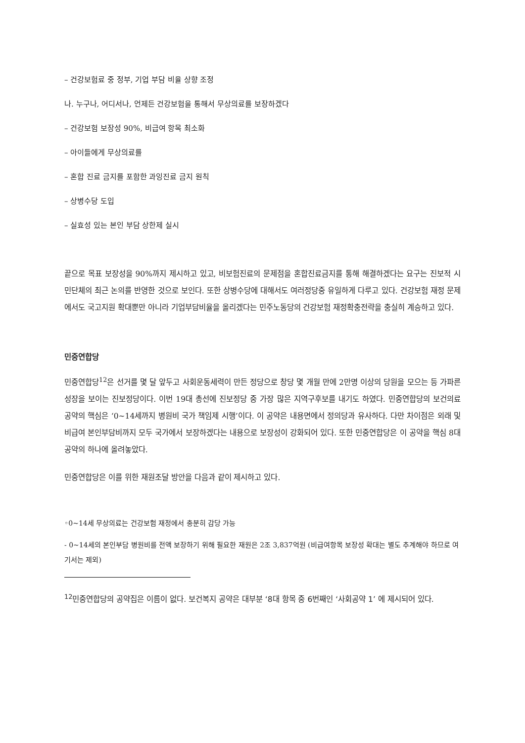– 건강보험료 중 정부, 기업 부담 비율 상향 조정
나. 누구나, 어디서나, 언제든 건강보험을 통해서 무상의료를 보장하겠다
– 건강보험 보장성 90%, 비급여 항목 최소화
– 아이들에게 무상의료를
– 혼합 진료 금지를 포함한 과잉진료 금지 원칙
– 상병수당 도입
– 실효성 있는 본인 부담 상한제 실시
끝으로 목표 보장성을 90%까지 제시하고 있고, 비보험진료의 문제점을 혼합진료금지를 통해 해결하겠다는 요구는 진보적 시민단체의 최근 논의를 반영한 것으로 보인다. 또한 상병수당에 대해서도 여러정당중 유일하게 다루고 있다. 건강보험 재정 문제에서도 국고지원 확대뿐만 아니라 기업부담비율을 올리겠다는 민주노동당의 건강보험 재정확충전략을 충실히 계승하고 있다.
민중연합당
민중연합당<sup>12</sup>은 선거를 몇 달 앞두고 사회운동세력이 만든 정당으로 창당 몇 개월 만에 2만명 이상의 당원을 모으는 등 가파른 성장을 보이는 진보정당이다. 이번 19대 총선에 진보정당 중 가장 많은 지역구후보를 내기도 하였다. 민중연합당의 보건의료 공약의 핵심은 ‘0~14세까지 병원비 국가 책임제 시행’이다. 이 공약은 내용면에서 정의당과 유사하다. 다만 차이점은 외래 및 비급여 본인부담비까지 모두 국가에서 보장하겠다는 내용으로 보장성이 강화되어 있다. 또한 민중연합당은 이 공약을 핵심 8대 공약의 하나에 올려놓았다.
민중연합당은 이를 위한 재원조달 방안을 다음과 같이 제시하고 있다.
◦0~14세 무상의료는 건강보험 재정에서 충분히 감당 가능
- 0~14세의 본인부담 병원비를 전액 보장하기 위해 필요한 재원은 2조 3,837억원 (비급여항목 보장성 확대는 별도 추계해야 하므로 여기서는 제외)
<sup>12</sup> 민중연합당의 공약집은 이름이 없다. 보건복지 공약은 대부분 ‘8대 항목 중 6번째인 ‘사회공약 1’ 에 제시되어 있다.